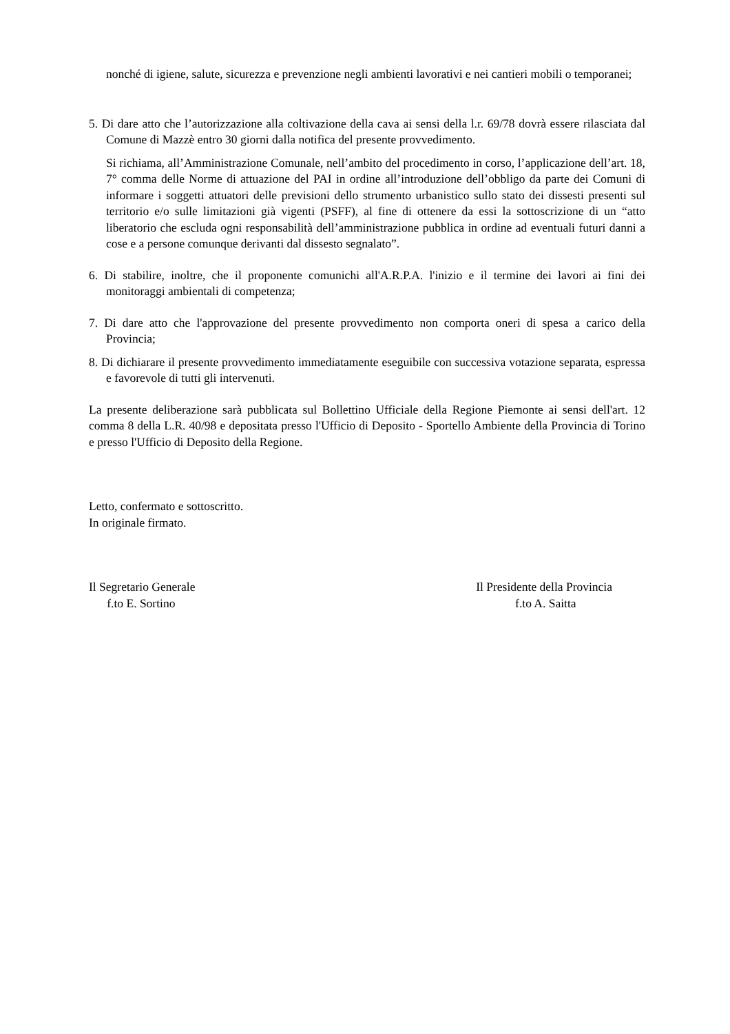nonché di igiene, salute, sicurezza e prevenzione negli ambienti lavorativi e nei cantieri mobili o temporanei;
5. Di dare atto che l’autorizzazione alla coltivazione della cava ai sensi della l.r. 69/78 dovrà essere rilasciata dal Comune di Mazzè entro 30 giorni dalla notifica del presente provvedimento.
Si richiama, all’Amministrazione Comunale, nell’ambito del procedimento in corso, l’applicazione dell’art. 18, 7° comma delle Norme di attuazione del PAI in ordine all’introduzione dell’obbligo da parte dei Comuni di informare i soggetti attuatori delle previsioni dello strumento urbanistico sullo stato dei dissesti presenti sul territorio e/o sulle limitazioni già vigenti (PSFF), al fine di ottenere da essi la sottoscrizione di un “atto liberatorio che escluda ogni responsabilità dell’amministrazione pubblica in ordine ad eventuali futuri danni a cose e a persone comunque derivanti dal dissesto segnalato”.
6. Di stabilire, inoltre, che il proponente comunichi all'A.R.P.A. l'inizio e il termine dei lavori ai fini dei monitoraggi ambientali di competenza;
7. Di dare atto che l'approvazione del presente provvedimento non comporta oneri di spesa a carico della Provincia;
8. Di dichiarare il presente provvedimento immediatamente eseguibile con successiva votazione separata, espressa e favorevole di tutti gli intervenuti.
La presente deliberazione sarà pubblicata sul Bollettino Ufficiale della Regione Piemonte ai sensi dell'art. 12 comma 8 della L.R. 40/98 e depositata presso l'Ufficio di Deposito - Sportello Ambiente della Provincia di Torino e presso l'Ufficio di Deposito della Regione.
Letto, confermato e sottoscritto.
In originale firmato.
Il Segretario Generale
f.to E. Sortino
Il Presidente della Provincia
f.to A. Saitta